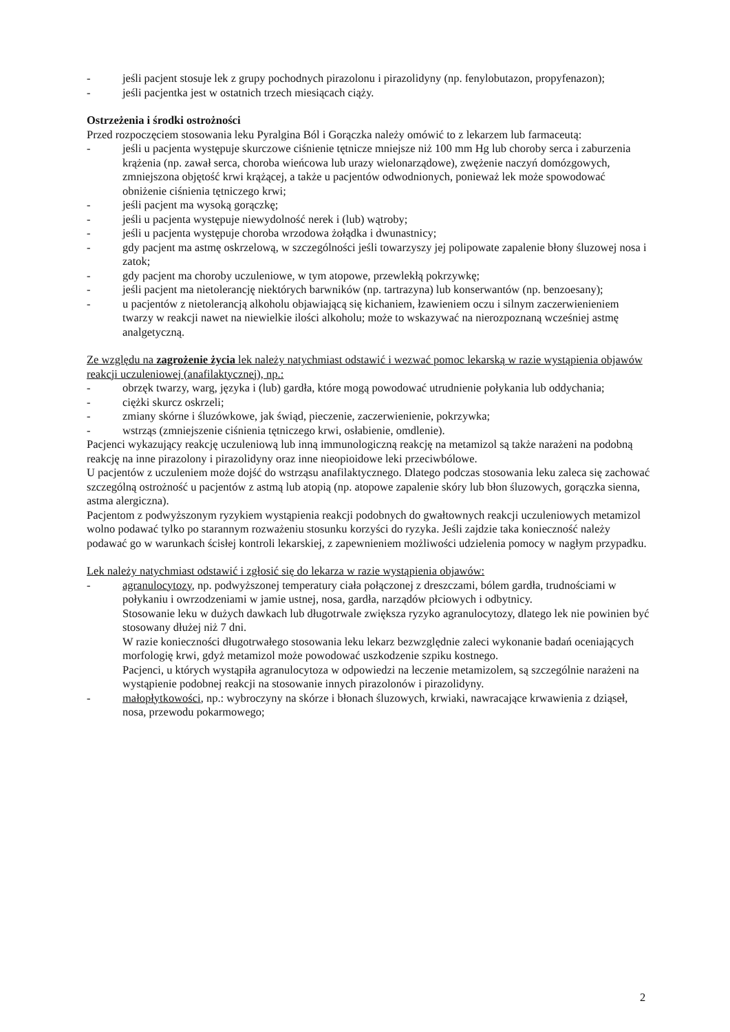- jeśli pacjent stosuje lek z grupy pochodnych pirazolonu i pirazolidyny (np. fenylobutazon, propyfenazon);
- jeśli pacjentka jest w ostatnich trzech miesiącach ciąży.
Ostrzeżenia i środki ostrożności
Przed rozpoczęciem stosowania leku Pyralgina Ból i Gorączka należy omówić to z lekarzem lub farmaceutą:
- jeśli u pacjenta występuje skurczowe ciśnienie tętnicze mniejsze niż 100 mm Hg lub choroby serca i zaburzenia krążenia (np. zawał serca, choroba wieńcowa lub urazy wielonarządowe), zwężenie naczyń domózgowych, zmniejszona objętość krwi krążącej, a także u pacjentów odwodnionych, ponieważ lek może spowodować obniżenie ciśnienia tętniczego krwi;
- jeśli pacjent ma wysoką gorączkę;
- jeśli u pacjenta występuje niewydolność nerek i (lub) wątroby;
- jeśli u pacjenta występuje choroba wrzodowa żołądka i dwunastnicy;
- gdy pacjent ma astmę oskrzelową, w szczególności jeśli towarzyszy jej polipowate zapalenie błony śluzowej nosa i zatok;
- gdy pacjent ma choroby uczuleniowe, w tym atopowe, przewlekłą pokrzywkę;
- jeśli pacjent ma nietolerancję niektórych barwników (np. tartrazyna) lub konserwantów (np. benzoesany);
- u pacjentów z nietolerancją alkoholu objawiającą się kichaniem, łzawieniem oczu i silnym zaczerwienieniem twarzy w reakcji nawet na niewielkie ilości alkoholu; może to wskazywać na nierozpoznaną wcześniej astmę analgetyczną.
Ze względu na zagrożenie życia lek należy natychmiast odstawić i wezwać pomoc lekarską w razie wystąpienia objawów reakcji uczuleniowej (anafilaktycznej), np.:
- obrzęk twarzy, warg, języka i (lub) gardła, które mogą powodować utrudnienie połykania lub oddychania;
- ciężki skurcz oskrzeli;
- zmiany skórne i śluzówkowe, jak świąd, pieczenie, zaczerwienienie, pokrzywka;
- wstrząs (zmniejszenie ciśnienia tętniczego krwi, osłabienie, omdlenie).
Pacjenci wykazujący reakcję uczuleniową lub inną immunologiczną reakcję na metamizol są także narażeni na podobną reakcję na inne pirazolony i pirazolidyny oraz inne nieopioidowe leki przeciwbólowe.
U pacjentów z uczuleniem może dojść do wstrząsu anafilaktycznego. Dlatego podczas stosowania leku zaleca się zachować szczególną ostrożność u pacjentów z astmą lub atopią (np. atopowe zapalenie skóry lub błon śluzowych, gorączka sienna, astma alergiczna).
Pacjentom z podwyższonym ryzykiem wystąpienia reakcji podobnych do gwałtownych reakcji uczuleniowych metamizol wolno podawać tylko po starannym rozważeniu stosunku korzyści do ryzyka. Jeśli zajdzie taka konieczność należy podawać go w warunkach ścisłej kontroli lekarskiej, z zapewnieniem możliwości udzielenia pomocy w nagłym przypadku.
Lek należy natychmiast odstawić i zgłosić się do lekarza w razie wystąpienia objawów:
- agranulocytozy, np. podwyższonej temperatury ciała połączonej z dreszczami, bólem gardła, trudnościami w połykaniu i owrzodzeniami w jamie ustnej, nosa, gardła, narządów płciowych i odbytnicy.
Stosowanie leku w dużych dawkach lub długotrwale zwiększa ryzyko agranulocytozy, dlatego lek nie powinien być stosowany dłużej niż 7 dni.
W razie konieczności długotrwałego stosowania leku lekarz bezwzględnie zaleci wykonanie badań oceniających morfologię krwi, gdyż metamizol może powodować uszkodzenie szpiku kostnego.
Pacjenci, u których wystąpiła agranulocytoza w odpowiedzi na leczenie metamizolem, są szczególnie narażeni na wystąpienie podobnej reakcji na stosowanie innych pirazolonów i pirazolidyny.
- małopłytkowości, np.: wybroczyny na skórze i błonach śluzowych, krwiaki, nawracające krwawienia z dziąseł, nosa, przewodu pokarmowego;
2